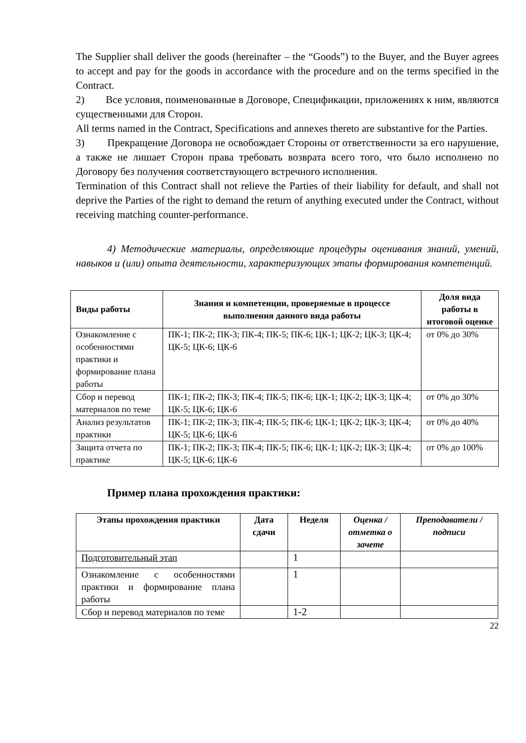The Supplier shall deliver the goods (hereinafter – the “Goods”) to the Buyer, and the Buyer agrees to accept and pay for the goods in accordance with the procedure and on the terms specified in the Contract.
2) Все условия, поименованные в Договоре, Спецификации, приложениях к ним, являются существенными для Сторон.
All terms named in the Contract, Specifications and annexes thereto are substantive for the Parties.
3) Прекращение Договора не освобождает Стороны от ответственности за его нарушение, а также не лишает Сторон права требовать возврата всего того, что было исполнено по Договору без получения соответствующего встречного исполнения.
Termination of this Contract shall not relieve the Parties of their liability for default, and shall not deprive the Parties of the right to demand the return of anything executed under the Contract, without receiving matching counter-performance.
4) Методические материалы, определяющие процедуры оценивания знаний, умений, навыков и (или) опыта деятельности, характеризующих этапы формирования компетенций.
| Виды работы | Знания и компетенции, проверяемые в процессе выполнения данного вида работы | Доля вида работы в итоговой оценке |
| --- | --- | --- |
| Ознакомление с особенностями практики и формирование плана работы | ПК-1; ПК-2; ПК-3; ПК-4; ПК-5; ПК-6; ЦК-1; ЦК-2; ЦК-3; ЦК-4; ЦК-5; ЦК-6; ЦК-6 | от 0% до 30% |
| Сбор и перевод материалов по теме | ПК-1; ПК-2; ПК-3; ПК-4; ПК-5; ПК-6; ЦК-1; ЦК-2; ЦК-3; ЦК-4; ЦК-5; ЦК-6; ЦК-6 | от 0% до 30% |
| Анализ результатов практики | ПК-1; ПК-2; ПК-3; ПК-4; ПК-5; ПК-6; ЦК-1; ЦК-2; ЦК-3; ЦК-4; ЦК-5; ЦК-6; ЦК-6 | от 0% до 40% |
| Защита отчета по практике | ПК-1; ПК-2; ПК-3; ПК-4; ПК-5; ПК-6; ЦК-1; ЦК-2; ЦК-3; ЦК-4; ЦК-5; ЦК-6; ЦК-6 | от 0% до 100% |
Пример плана прохождения практики:
| Этапы прохождения практики | Дата сдачи | Неделя | Оценка / отметка о зачете | Преподаватели / подписи |
| --- | --- | --- | --- | --- |
| Подготовительный этап | | 1 | | |
| Ознакомление с особенностями практики и формирование плана работы | | 1 | | |
| Сбор и перевод материалов по теме | | 1-2 | | |
22